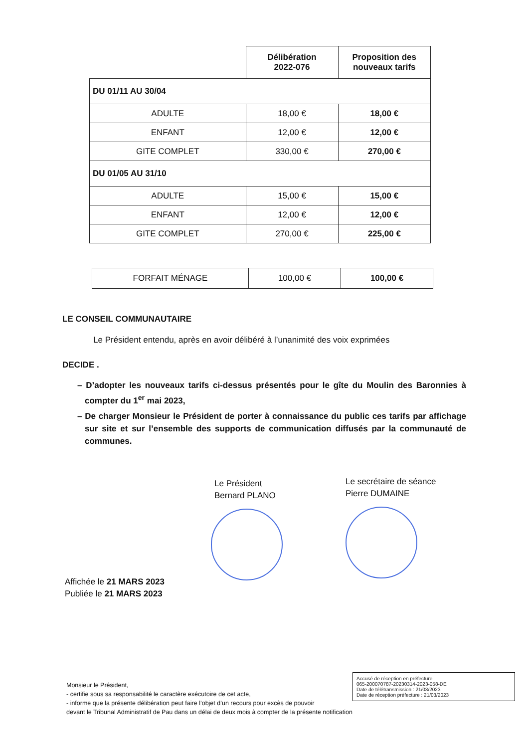| | Délibération 2022-076 | Proposition des nouveaux tarifs |
| DU 01/11 AU 30/04 | | |
| ADULTE | 18,00 € | 18,00 € |
| ENFANT | 12,00 € | 12,00 € |
| GITE COMPLET | 330,00 € | 270,00 € |
| DU 01/05 AU 31/10 | | |
| ADULTE | 15,00 € | 15,00 € |
| ENFANT | 12,00 € | 12,00 € |
| GITE COMPLET | 270,00 € | 225,00 € |
| FORFAIT MÉNAGE | 100,00 € | 100,00 € |
LE CONSEIL COMMUNAUTAIRE
Le Président entendu, après en avoir délibéré à l’unanimité des voix exprimées
DECIDE .
– D’adopter les nouveaux tarifs ci-dessus présentés pour le gîte du Moulin des Baronnies à compter du 1<sup>er</sup> mai 2023,
– De charger Monsieur le Président de porter à connaissance du public ces tarifs par affichage sur site et sur l’ensemble des supports de communication diffusés par la communauté de communes.
Le Président
Bernard PLANO
Le secrétaire de séance
Pierre DUMAINE
Affichée le 21 MARS 2023
Publiée le 21 MARS 2023
Accusé de réception en préfecture
065-200070787-20230314-2023-058-DE
Date de télétransmission : 21/03/2023
Date de réception préfecture : 21/03/2023
Monsieur le Président,
- certifie sous sa responsabilité le caractère exécutoire de cet acte,
- informe que la présente délibération peut faire l’objet d’un recours pour excès de pouvoir
devant le Tribunal Administratif de Pau dans un délai de deux mois à compter de la présente notification